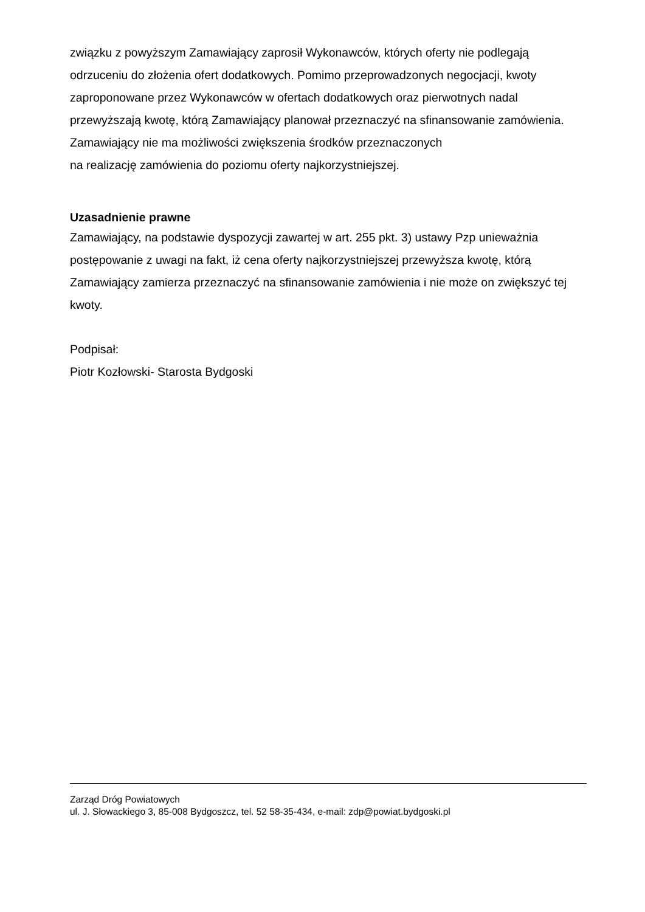związku z powyższym Zamawiający zaprosił Wykonawców, których oferty nie podlegają odrzuceniu do złożenia ofert dodatkowych. Pomimo przeprowadzonych negocjacji, kwoty zaproponowane przez Wykonawców w ofertach dodatkowych oraz pierwotnych nadal przewyższają kwotę, którą Zamawiający planował przeznaczyć na sfinansowanie zamówienia. Zamawiający nie ma możliwości zwiększenia środków przeznaczonych
na realizację zamówienia do poziomu oferty najkorzystniejszej.
Uzasadnienie prawne
Zamawiający, na podstawie dyspozycji zawartej w art. 255 pkt. 3) ustawy Pzp unieważnia postępowanie z uwagi na fakt, iż cena oferty najkorzystniejszej przewyższa kwotę, którą Zamawiający zamierza przeznaczyć na sfinansowanie zamówienia i nie może on zwiększyć tej kwoty.
Podpisał:
Piotr Kozłowski- Starosta Bydgoski
Zarząd Dróg Powiatowych
ul. J. Słowackiego 3, 85-008 Bydgoszcz, tel. 52 58-35-434, e-mail: zdp@powiat.bydgoski.pl